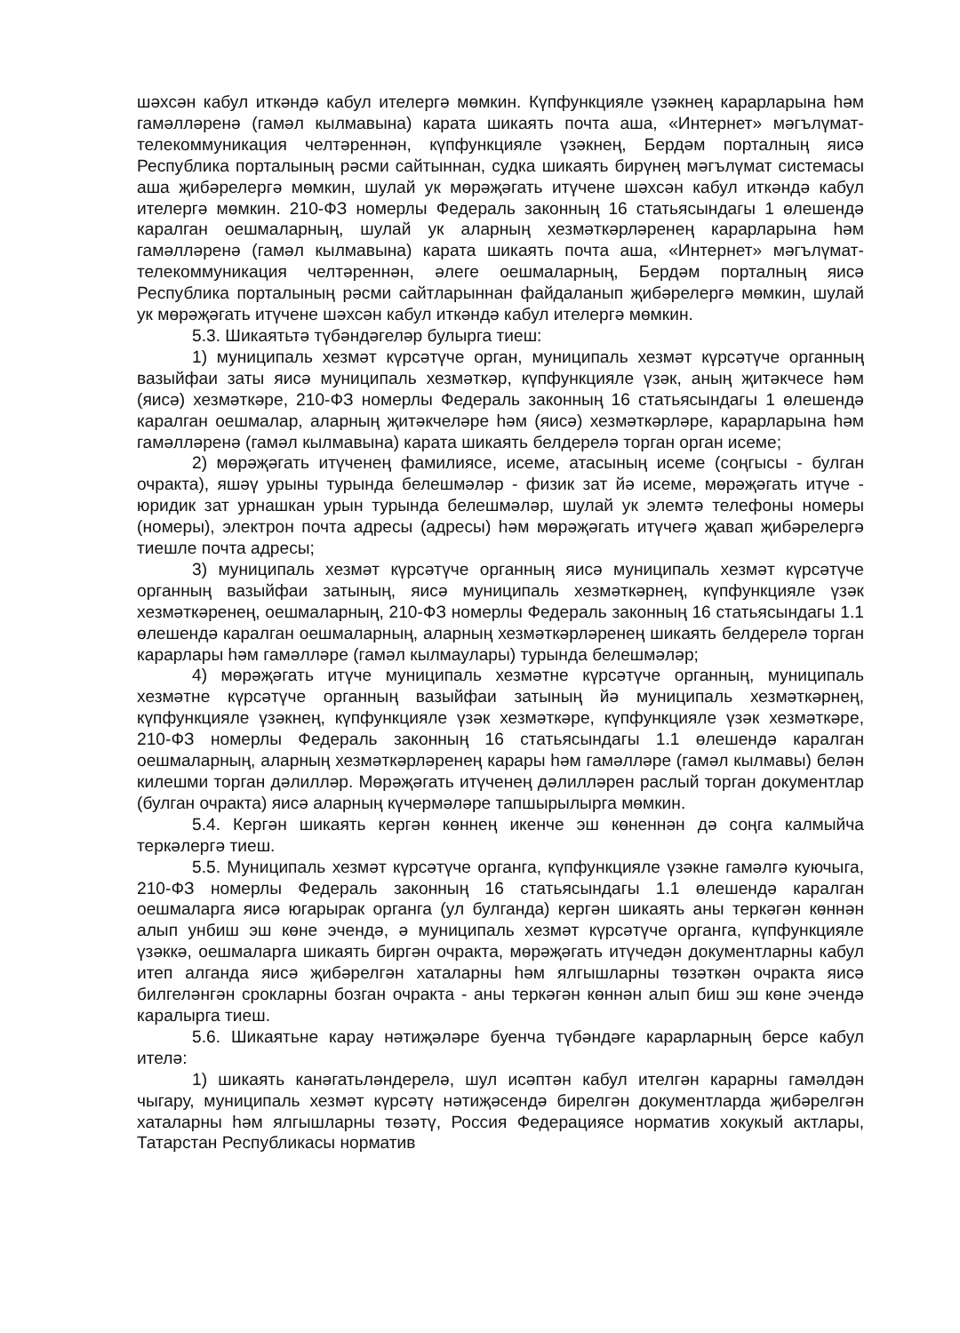шәхсән кабул иткәндә кабул ителергә мөмкин. Күпфункцияле үзәкнең карарларына һәм гамәлләренә (гамәл кылмавына) карата шикаять почта аша, «Интернет» мәгълүмат-телекоммуникация челтәреннән, күпфункцияле үзәкнең, Бердәм порталның яисә Республика порталының рәсми сайтыннан, судка шикаять бирүнең мәгълүмат системасы аша җибәрелергә мөмкин, шулай ук мөрәҗәгать итүчене шәхсән кабул иткәндә кабул ителергә мөмкин. 210-ФЗ номерлы Федераль законның 16 статьясындагы 1 өлешендә каралган оешмаларның, шулай ук аларның хезмәткәрләренең карарларына һәм гамәлләренә (гамәл кылмавына) карата шикаять почта аша, «Интернет» мәгълүмат-телекоммуникация челтәреннән, әлеге оешмаларның, Бердәм порталның яисә Республика порталының рәсми сайтларыннан файдаланып җибәрелергә мөмкин, шулай ук мөрәҗәгать итүчене шәхсән кабул иткәндә кабул ителергә мөмкин.
5.3. Шикаятьтә түбәндәгеләр булырга тиеш:
1) муниципаль хезмәт күрсәтүче орган, муниципаль хезмәт күрсәтүче органның вазыйфаи заты яисә муниципаль хезмәткәр, күпфункцияле үзәк, аның җитәкчесе һәм (яисә) хезмәткәре, 210-ФЗ номерлы Федераль законның 16 статьясындагы 1 өлешендә каралган оешмалар, аларның җитәкчеләре һәм (яисә) хезмәткәрләре, карарларына һәм гамәлләренә (гамәл кылмавына) карата шикаять белдерелә торган орган исеме;
2) мөрәҗәгать итүченең фамилиясе, исеме, атасының исеме (соңгысы - булган очракта), яшәү урыны турында белешмәләр - физик зат йә исеме, мөрәҗәгать итүче - юридик зат урнашкан урын турында белешмәләр, шулай ук элемтә телефоны номеры (номеры), электрон почта адресы (адресы) һәм мөрәҗәгать итүчегә җавап җибәрелергә тиешле почта адресы;
3) муниципаль хезмәт күрсәтүче органның яисә муниципаль хезмәт күрсәтүче органның вазыйфаи затының, яисә муниципаль хезмәткәрнең, күпфункцияле үзәк хезмәткәренең, оешмаларның, 210-ФЗ номерлы Федераль законның 16 статьясындагы 1.1 өлешендә каралган оешмаларның, аларның хезмәткәрләренең шикаять белдерелә торган карарлары һәм гамәлләре (гамәл кылмаулары) турында белешмәләр;
4) мөрәҗәгать итүче муниципаль хезмәтне күрсәтүче органның, муниципаль хезмәтне күрсәтүче органның вазыйфаи затының йә муниципаль хезмәткәрнең, күпфункцияле үзәкнең, күпфункцияле үзәк хезмәткәре, күпфункцияле үзәк хезмәткәре, 210-ФЗ номерлы Федераль законның 16 статьясындагы 1.1 өлешендә каралган оешмаларның, аларның хезмәткәрләренең карары һәм гамәлләре (гамәл кылмавы) белән килешми торган дәлилләр. Мөрәҗәгать итүченең дәлилләрен раслый торган документлар (булган очракта) яисә аларның күчермәләре тапшырылырга мөмкин.
5.4. Кергән шикаять кергән көннең икенче эш көненнән дә соңга калмыйча теркәлергә тиеш.
5.5. Муниципаль хезмәт күрсәтүче органга, күпфункцияле үзәкне гамәлгә куючыга, 210-ФЗ номерлы Федераль законның 16 статьясындагы 1.1 өлешендә каралган оешмаларга яисә югарырак органга (ул булганда) кергән шикаять аны теркәгән көннән алып унбиш эш көне эчендә, ә муниципаль хезмәт күрсәтүче органга, күпфункцияле үзәккә, оешмаларга шикаять биргән очракта, мөрәҗәгать итүчедән документларны кабул итеп алганда яисә җибәрелгән хаталарны һәм ялгышларны төзәткән очракта яисә билгеләнгән срокларны бозган очракта - аны теркәгән көннән алып биш эш көне эчендә каралырга тиеш.
5.6. Шикаятьне карау нәтиҗәләре буенча түбәндәге карарларның берсе кабул ителә:
1) шикаять канәгатьләндерелә, шул исәптән кабул ителгән карарны гамәлдән чыгару, муниципаль хезмәт күрсәтү нәтиҗәсендә бирелгән документларда җибәрелгән хаталарны һәм ялгышларны төзәтү, Россия Федерациясе норматив хокукый актлары, Татарстан Республикасы норматив